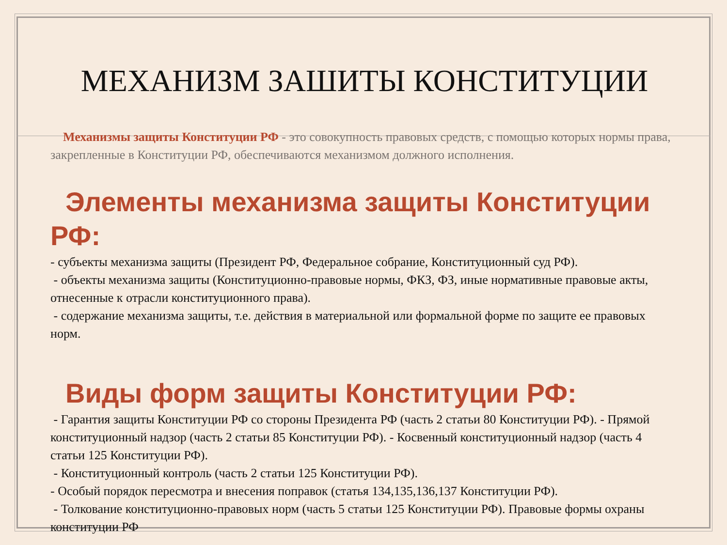МЕХАНИЗМ ЗАШИТЫ КОНСТИТУЦИИ
Механизмы защиты Конституции РФ - это совокупность правовых средств, с помощью которых нормы права, закрепленные в Конституции РФ, обеспечиваются механизмом должного исполнения.
Элементы механизма защиты Конституции РФ:
- субъекты механизма защиты (Президент РФ, Федеральное собрание, Конституционный суд РФ).
- объекты механизма защиты (Конституционно-правовые нормы, ФКЗ, ФЗ, иные нормативные правовые акты, отнесенные к отрасли конституционного права).
- содержание механизма защиты, т.е. действия в материальной или формальной форме по защите ее правовых норм.
Виды форм защиты Конституции РФ:
- Гарантия защиты Конституции РФ со стороны Президента РФ (часть 2 статьи 80 Конституции РФ). - Прямой конституционный надзор (часть 2 статьи 85 Конституции РФ). - Косвенный конституционный надзор (часть 4 статьи 125 Конституции РФ).
- Конституционный контроль (часть 2 статьи 125 Конституции РФ).
- Особый порядок пересмотра и внесения поправок (статья 134,135,136,137 Конституции РФ).
- Толкование конституционно-правовых норм (часть 5 статьи 125 Конституции РФ). Правовые формы охраны конституции РФ